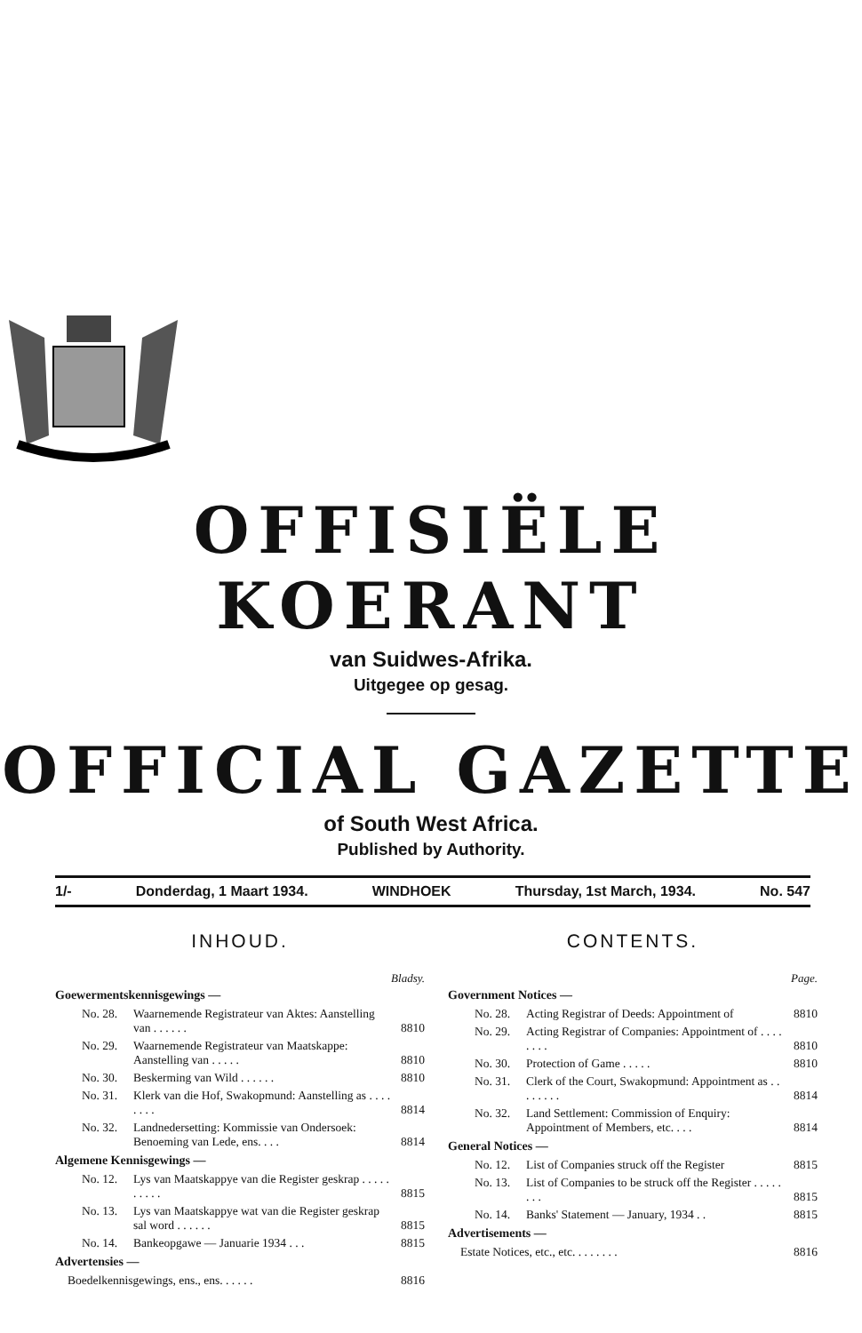OFFISIËLE KOERANT
van Suidwes-Afrika.
Uitgegee op gesag.
OFFICIAL GAZETTE
of South West Africa.
Published by Authority.
1/- Donderdag, 1 Maart 1934. WINDHOEK Thursday, 1st March, 1934. No. 547
INHOUD.
Bladsy.
Goewermentskennisgewings —
| No. 28. | Waarnemende Registrateur van Aktes: Aanstelling van . . . . . . | 8810 |
| No. 29. | Waarnemende Registrateur van Maatskappe: Aanstelling van . . . . . | 8810 |
| No. 30. | Beskerming van Wild . . . . . . | 8810 |
| No. 31. | Klerk van die Hof, Swakopmund: Aanstelling as . . . . . . . . | 8814 |
| No. 32. | Landnedersetting: Kommissie van Ondersoek: Benoeming van Lede, ens. . . . | 8814 |
Algemene Kennisgewings —
| No. 12. | Lys van Maatskappye van die Register geskrap . . . . . . . . . . | 8815 |
| No. 13. | Lys van Maatskappye wat van die Register geskrap sal word . . . . . . | 8815 |
| No. 14. | Bankeopgawe — Januarie 1934 . . . | 8815 |
Advertensies —
| Boedelkennisgewings, ens., ens. . . . . . | 8816 |
CONTENTS.
Page.
Government Notices —
| No. 28. | Acting Registrar of Deeds: Appointment of | 8810 |
| No. 29. | Acting Registrar of Companies: Appointment of . . . . . . . . | 8810 |
| No. 30. | Protection of Game . . . . . | 8810 |
| No. 31. | Clerk of the Court, Swakopmund: Appointment as . . . . . . . . | 8814 |
| No. 32. | Land Settlement: Commission of Enquiry: Appointment of Members, etc. . . . | 8814 |
General Notices —
| No. 12. | List of Companies struck off the Register | 8815 |
| No. 13. | List of Companies to be struck off the Register . . . . . . . . | 8815 |
| No. 14. | Banks' Statement — January, 1934 . . | 8815 |
Advertisements —
| Estate Notices, etc., etc. . . . . . . . | 8816 |